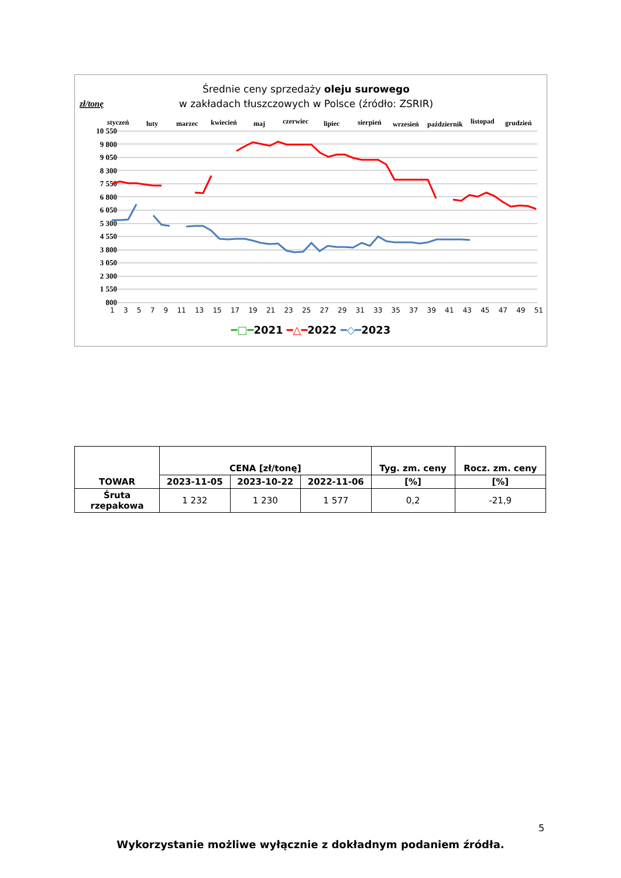Średnie ceny sprzedaży oleju surowego
w zakładach tłuszczowych w Polsce (źródło: ZSRIR)
zł/tonę
styczeń
luty
marzec
kwiecień
maj
czerwiec
lipiec
sierpień
wrzesień
październik
listopad
grudzień
10 550
9 800
9 050
8 300
7 550
6 800
6 050
5 300
4 550
3 800
3 050
2 300
1 550
800
13579 11 13 15 17 19 21 23 25 27 29 31 33 35 37 39 41 43 45 47 49 51
━□━2021 ━△━2022 ━◇━2023
| TOWAR | CENA [zł/tonę] | | | Tyg. zm. ceny | Rocz. zm. ceny |
| --- | --- | --- | --- | --- | --- |
| | 2023-11-05 | 2023-10-22 | 2022-11-06 | [%] | [%] |
| Śruta rzepakowa | 1 232 | 1 230 | 1 577 | 0,2 | -21,9 |
5
Wykorzystanie możliwe wyłącznie z dokładnym podaniem źródła.